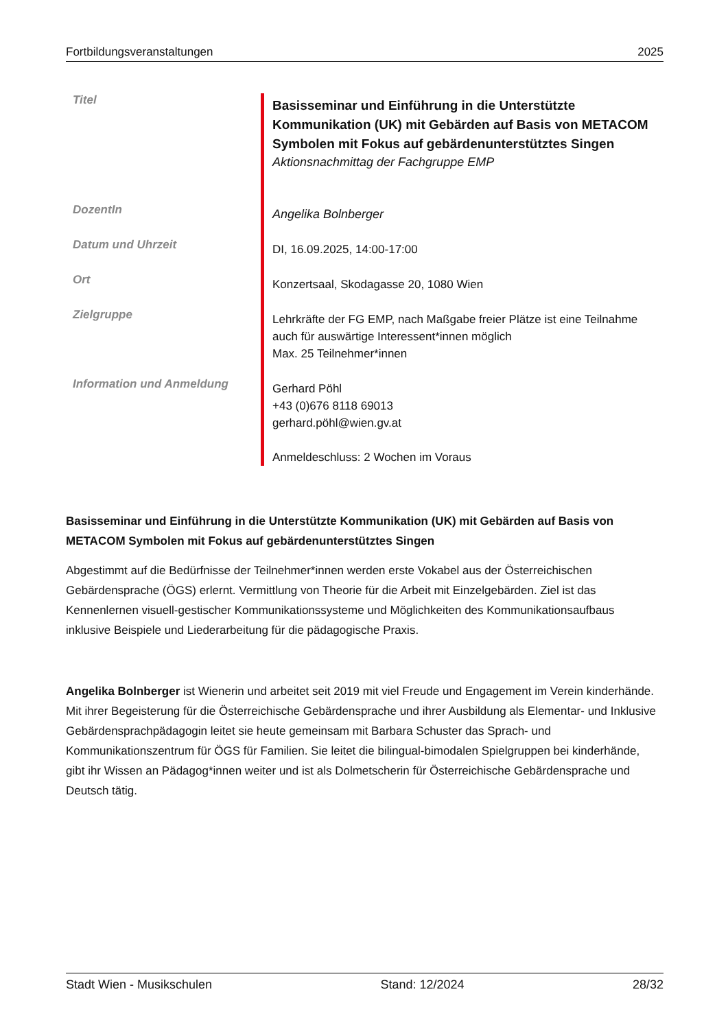Fortbildungsveranstaltungen 2025
| Titel | Basisseminar und Einführung in die Unterstützte Kommunikation (UK) mit Gebärden auf Basis von METACOM Symbolen mit Fokus auf gebärdenunterstütztes Singen Aktionsnachmittag der Fachgruppe EMP |
| DozentIn | Angelika Bolnberger |
| Datum und Uhrzeit | DI, 16.09.2025, 14:00-17:00 |
| Ort | Konzertsaal, Skodagasse 20, 1080 Wien |
| Zielgruppe | Lehrkräfte der FG EMP, nach Maßgabe freier Plätze ist eine Teilnahme auch für auswärtige Interessent*innen möglich Max. 25 Teilnehmer*innen |
| Information und Anmeldung | Gerhard Pöhl +43 (0)676 8118 69013 gerhard.pöhl@wien.gv.at Anmeldeschluss: 2 Wochen im Voraus |
Basisseminar und Einführung in die Unterstützte Kommunikation (UK) mit Gebärden auf Basis von METACOM Symbolen mit Fokus auf gebärdenunterstütztes Singen
Abgestimmt auf die Bedürfnisse der Teilnehmer*innen werden erste Vokabel aus der Österreichischen Gebärdensprache (ÖGS) erlernt. Vermittlung von Theorie für die Arbeit mit Einzelgebärden. Ziel ist das Kennenlernen visuell-gestischer Kommunikationssysteme und Möglichkeiten des Kommunikationsaufbaus inklusive Beispiele und Liederarbeitung für die pädagogische Praxis.
Angelika Bolnberger ist Wienerin und arbeitet seit 2019 mit viel Freude und Engagement im Verein kinderhände. Mit ihrer Begeisterung für die Österreichische Gebärdensprache und ihrer Ausbildung als Elementar- und Inklusive Gebärdensprachpädagogin leitet sie heute gemeinsam mit Barbara Schuster das Sprach- und Kommunikationszentrum für ÖGS für Familien. Sie leitet die bilingual-bimodalen Spielgruppen bei kinderhände, gibt ihr Wissen an Pädagog*innen weiter und ist als Dolmetscherin für Österreichische Gebärdensprache und Deutsch tätig.
Stadt Wien - Musikschulen Stand: 12/2024 28/32